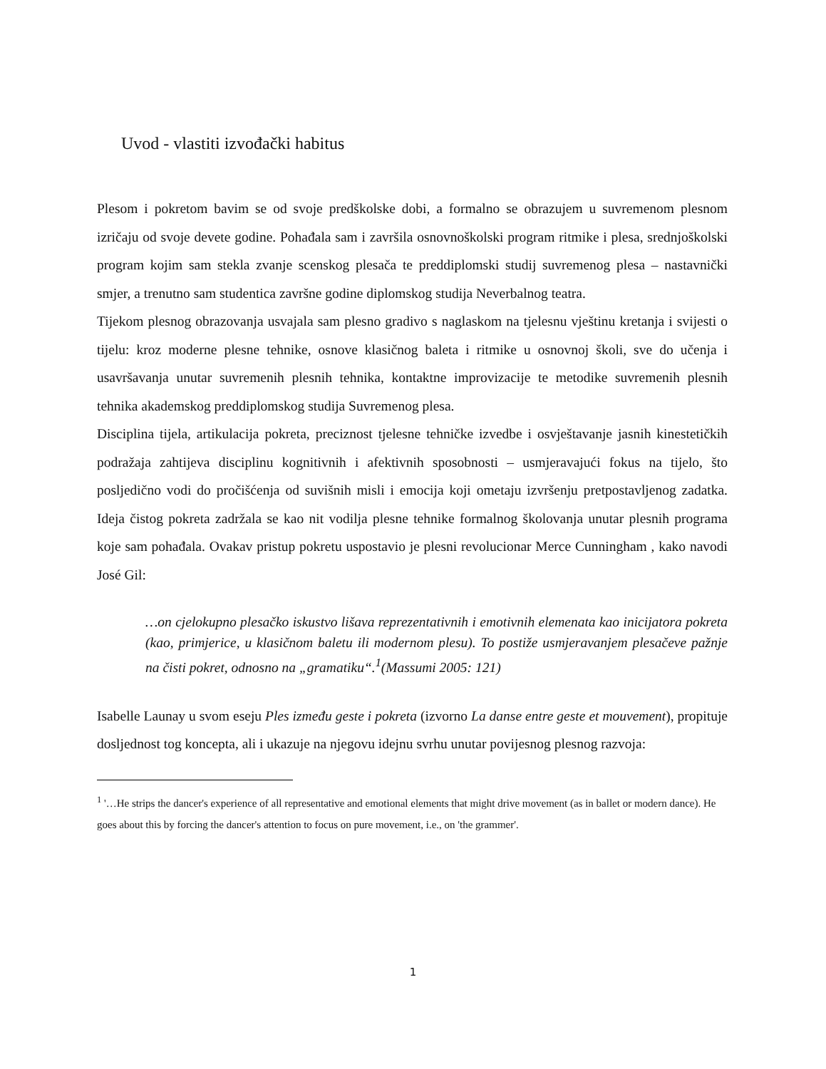Uvod - vlastiti izvođački habitus
Plesom i pokretom bavim se od svoje predškolske dobi, a formalno se obrazujem u suvremenom plesnom izričaju od svoje devete godine. Pohađala sam i završila osnovnoškolski program ritmike i plesa, srednjoškolski program kojim sam stekla zvanje scenskog plesača te preddiplomski studij suvremenog plesa – nastavnički smjer, a trenutno sam studentica završne godine diplomskog studija Neverbalnog teatra.
Tijekom plesnog obrazovanja usvajala sam plesno gradivo s naglaskom na tjelesnu vještinu kretanja i svijesti o tijelu: kroz moderne plesne tehnike, osnove klasičnog baleta i ritmike u osnovnoj školi, sve do učenja i usavršavanja unutar suvremenih plesnih tehnika, kontaktne improvizacije te metodike suvremenih plesnih tehnika akademskog preddiplomskog studija Suvremenog plesa.
Disciplina tijela, artikulacija pokreta, preciznost tjelesne tehničke izvedbe i osvještavanje jasnih kinestetičkih podražaja zahtijeva disciplinu kognitivnih i afektivnih sposobnosti – usmjeravajući fokus na tijelo, što posljedično vodi do pročišćenja od suvišnih misli i emocija koji ometaju izvršenju pretpostavljenog zadatka. Ideja čistog pokreta zadržala se kao nit vodilja plesne tehnike formalnog školovanja unutar plesnih programa koje sam pohađala. Ovakav pristup pokretu uspostavio je plesni revolucionar Merce Cunningham , kako navodi José Gil:
…on cjelokupno plesačko iskustvo lišava reprezentativnih i emotivnih elemenata kao inicijatora pokreta (kao, primjerice, u klasičnom baletu ili modernom plesu). To postiže usmjeravanjem plesačeve pažnje na čisti pokret, odnosno na „gramatiku“.<sup>1</sup>(Massumi 2005: 121)
Isabelle Launay u svom eseju Ples između geste i pokreta (izvorno La danse entre geste et mouvement), propituje dosljednost tog koncepta, ali i ukazuje na njegovu idejnu svrhu unutar povijesnog plesnog razvoja:
<sup>1</sup> '…He strips the dancer's experience of all representative and emotional elements that might drive movement (as in ballet or modern dance). He goes about this by forcing the dancer's attention to focus on pure movement, i.e., on 'the grammer'.
1